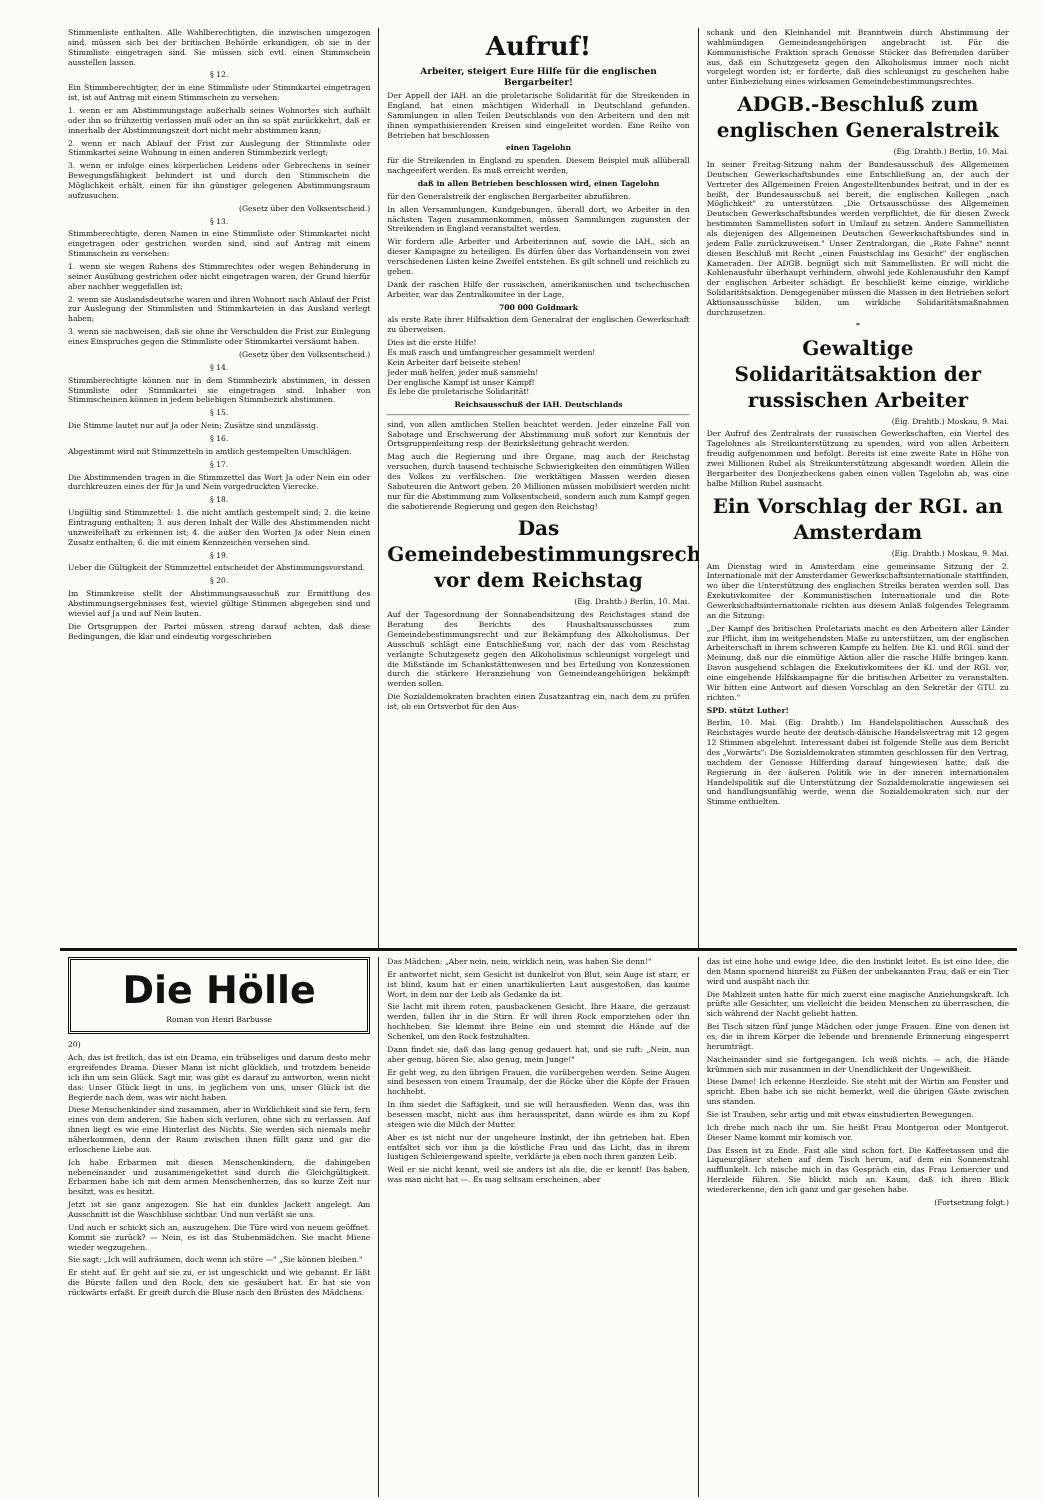Stimmenliste enthalten. Alle Wahlberechtigten, die inzwischen umgezogen sind, müssen sich bei der britischen Behörde erkundigen, ob sie in der Stimmliste eingetragen sind. Sie müssen sich evtl. einen Stimmschein ausstellen lassen.
§ 12.
Ein Stimmberechtigter, der in eine Stimmliste oder Stimmkartei eingetragen ist, ist auf Antrag mit einem Stimmschein zu versehen:
1. wenn er am Abstimmungstage außerhalb seines Wohnortes sich aufhält oder ihn so frühzeitig verlassen muß oder an ihn so spät zurückkehrt, daß er innerhalb der Abstimmungszeit dort nicht mehr abstimmen kann;
2. wenn er nach Ablauf der Frist zur Auslegung der Stimmliste oder Stimmkartei seine Wohnung in einen anderen Stimmbezirk verlegt;
3. wenn er infolge eines körperlichen Leidens oder Gebrechens in seiner Bewegungsfähigkeit behindert ist und durch den Stimmschein die Möglichkeit erhält, einen für ihn günstiger gelegenen Abstimmungsraum aufzusuchen.
(Gesetz über den Volksentscheid.)
§ 13.
Stimmberechtigte, deren Namen in eine Stimmliste oder Stimmkartei nicht eingetragen oder gestrichen worden sind, sind auf Antrag mit einem Stimmschein zu versehen:
1. wenn sie wegen Ruhens des Stimmrechtes oder wegen Behinderung in seiner Ausübung gestrichen oder nicht eingetragen waren, der Grund hierfür aber nachher weggefallen ist;
2. wenn sie Auslandsdeutsche waren und ihren Wohnort nach Ablauf der Frist zur Auslegung der Stimmlisten und Stimmkarteien in das Ausland verlegt haben;
3. wenn sie nachweisen, daß sie ohne ihr Verschulden die Frist zur Einlegung eines Einspruches gegen die Stimmliste oder Stimmkartei versäumt haben.
(Gesetz über den Volksentscheid.)
§ 14.
Stimmberechtigte können nur in dem Stimmbezirk abstimmen, in dessen Stimmliste oder Stimmkartei sie eingetragen sind. Inhaber von Stimmscheinen können in jedem beliebigen Stimmbezirk abstimmen.
§ 15.
Die Stimme lautet nur auf Ja oder Nein; Zusätze sind unzulässig.
§ 16.
Abgestimmt wird mit Stimmzetteln in amtlich gestempelten Umschlägen.
§ 17.
Die Abstimmenden tragen in die Stimmzettel das Wort Ja oder Nein ein oder durchkreuzen eines der für Ja und Nein vorgedruckten Vierecke.
§ 18.
Ungültig sind Stimmzettel: 1. die nicht amtlich gestempelt sind; 2. die keine Eintragung enthalten; 3. aus deren Inhalt der Wille des Abstimmenden nicht unzweifelhaft zu erkennen ist; 4. die außer den Worten Ja oder Nein einen Zusatz enthalten; 6. die mit einem Kennzeichen versehen sind.
§ 19.
Ueber die Gültigkeit der Stimmzettel entscheidet der Abstimmungsvorstand.
§ 20.
Im Stimmkreise stellt der Abstimmungsausschuß zur Ermittlung des Abstimmungsergebnisses fest, wieviel gültige Stimmen abgegeben sind und wieviel auf Ja und auf Nein lauten.
Die Ortsgruppen der Partei müssen streng darauf achten, daß diese Bedingungen, die klar und eindeutig vorgeschrieben
Aufruf!
Arbeiter, steigert Eure Hilfe für die englischen Bergarbeiter!
Der Appell der IAH. an die proletarische Solidarität für die Streikenden in England, hat einen mächtigen Widerhall in Deutschland gefunden. Sammlungen in allen Teilen Deutschlands von den Arbeitern und den mit ihnen sympathisierenden Kreisen sind eingeleitet worden. Eine Reihe von Betrieben hat beschlossen
einen Tagelohn
für die Streikenden in England zu spenden. Diesem Beispiel muß allüberall nachgeeifert werden. Es muß erreicht werden,
daß in allen Betrieben beschlossen wird, einen Tagelohn
für den Generalstreik der englischen Bergarbeiter abzuführen.
In allen Versammlungen, Kundgebungen, überall dort, wo Arbeiter in den nächsten Tagen zusammenkommen, müssen Sammlungen zugunsten der Streikenden in England veranstaltet werden.
Wir fordern alle Arbeiter und Arbeiterinnen auf, sowie die IAH., sich an dieser Kampagne zu beteiligen. Es dürfen über das Vorhandensein von zwei verschiedenen Listen keine Zweifel entstehen. Es gilt schnell und reichlich zu geben.
Dank der raschen Hilfe der russischen, amerikanischen und tschechischen Arbeiter, war das Zentralkomitee in der Lage,
700 000 Goldmark
als erste Rate ihrer Hilfsaktion dem Generalrat der englischen Gewerkschaft zu überweisen.
Dies ist die erste Hilfe!
Es muß rasch und umfangreicher gesammelt werden!
Kein Arbeiter darf beiseite stehen!
Jeder muß helfen, jeder muß sammeln!
Der englische Kampf ist unser Kampf!
Es lebe die proletarische Solidarität!
Reichsausschuß der IAH. Deutschlands
sind, von allen amtlichen Stellen beachtet werden. Jeder einzelne Fall von Sabotage und Erschwerung der Abstimmung muß sofort zur Kenntnis der Ortsgruppenleitung resp. der Bezirksleitung gebracht werden.
Mag auch die Regierung und ihre Organe, mag auch der Reichstag versuchen, durch tausend technische Schwierigkeiten den einmütigen Willen des Volkes zu verfälschen. Die werktätigen Massen werden diesen Saboteuren die Antwort geben. 20 Millionen müssen mobilisiert werden nicht nur für die Abstimmung zum Volksentscheid, sondern auch zum Kampf gegen die sabotierende Regierung und gegen den Reichstag!
Das Gemeindebestimmungsrecht vor dem Reichstag
(Eig. Drahtb.) Berlin, 10. Mai.
Auf der Tagesordnung der Sonnabendsitzung des Reichstages stand die Beratung des Berichts des Haushaltsausschusses zum Gemeindebestimmungsrecht und zur Bekämpfung des Alkoholismus. Der Ausschuß schlägt eine Entschließung vor, nach der das vom Reichstag verlangte Schutzgesetz gegen den Alkoholismus schleunigst vorgelegt und die Mißstände im Schankstättenwesen und bei Erteilung von Konzessionen durch die stärkere Heranziehung von Gemeindeangehörigen bekämpft werden sollen.
Die Sozialdemokraten brachten einen Zusatzantrag ein, nach dem zu prüfen ist, ob ein Ortsverbot für den Aus-
schank und den Kleinhandel mit Branntwein durch Abstimmung der wahlmündigen Gemeindeangehörigen angebracht ist. Für die Kommunistische Fraktion sprach Genosse Stöcker das Befremden darüber aus, daß ein Schutzgesetz gegen den Alkoholismus immer noch nicht vorgelegt worden ist; er forderte, daß dies schleunigst zu geschehen habe unter Einbeziehung eines wirksamen Gemeindebestimmungsrechtes.
ADGB.-Beschluß zum englischen Generalstreik
(Eig. Drahtb.) Berlin, 10. Mai.
In seiner Freitag-Sitzung nahm der Bundesausschuß des Allgemeinen Deutschen Gewerkschaftsbundes eine Entschließung an, der auch der Vertreter des Allgemeinen Freien Angestelltenbundes beitrat, und in der es heißt, der Bundesausschuß sei bereit, die englischen Kollegen „nach Möglichkeit" zu unterstützen. „Die Ortsausschüsse des Allgemeinen Deutschen Gewerkschaftsbundes werden verpflichtet, die für diesen Zweck bestimmten Sammellisten sofort in Umlauf zu setzen. Andere Sammellisten als diejenigen des Allgemeinen Deutschen Gewerkschaftsbundes sind in jedem Falle zurückzuweisen." Unser Zentralorgan, die „Rote Fahne" nennt diesen Beschluß mit Recht „einen Faustschlag ins Gesicht" der englischen Kameraden. Der ADGB. begnügt sich mit Sammellisten. Er will nicht die Kohlenausfuhr überhaupt verhindern, obwohl jede Kohlenausfuhr den Kampf der englischen Arbeiter schädigt. Er beschließt keine einzige, wirkliche Solidaritätsaktion. Demgegenüber müssen die Massen in den Betrieben sofort Aktionsausschüsse bilden, um wirkliche Solidaritätsmaßnahmen durchzusetzen.
*
Gewaltige Solidaritätsaktion der russischen Arbeiter
(Eig. Drahtb.) Moskau, 9. Mai.
Der Aufruf des Zentralrats der russischen Gewerkschaften, ein Viertel des Tagelohnes als Streikunterstützung zu spenden, wird von allen Arbeitern freudig aufgenommen und befolgt. Bereits ist eine zweite Rate in Höhe von zwei Millionen Rubel als Streikunterstützung abgesandt worden. Allein die Bergarbeiter des Donjezbeckens gaben einen vollen Tagelohn ab, was eine halbe Million Rubel ausmacht.
Ein Vorschlag der RGI. an Amsterdam
(Eig. Drahtb.) Moskau, 9. Mai.
Am Dienstag wird in Amsterdam eine gemeinsame Sitzung der 2. Internationale mit der Amsterdamer Gewerkschaftsinternationale stattfinden, wo über die Unterstützung des englischen Streiks beraten werden soll. Das Exekutivkomitee der Kommunistischen Internationale und die Rote Gewerkschaftsinternationale richten aus diesem Anlaß folgendes Telegramm an die Sitzung:
„Der Kampf des britischen Proletariats macht es den Arbeitern aller Länder zur Pflicht, ihm im weitgehendsten Maße zu unterstützen, um der englischen Arbeiterschaft in ihrem schweren Kampfe zu helfen. Die KI. und RGI. sind der Meinung, daß nur die einmütige Aktion aller die rasche Hilfe bringen kann. Davon ausgehend schlagen die Exekutivkomitees der KI. und der RGI. vor, eine eingehende Hilfskampagne für die britischen Arbeiter zu veranstalten. Wir bitten eine Antwort auf diesen Vorschlag an den Sekretär der GTU. zu richten."
SPD. stützt Luther!
Berlin, 10. Mai. (Eig. Drahtb.) Im Handelspolitischen Ausschuß des Reichstages wurde heute der deutsch-dänische Handelsvertrag mit 12 gegen 12 Stimmen abgelehnt. Interessant dabei ist folgende Stelle aus dem Bericht des „Vorwärts": Die Sozialdemokraten stimmten geschlossen für den Vertrag, nachdem der Genosse Hilferding darauf hingewiesen hatte, daß die Regierung in der äußeren Politik wie in der inneren internationalen Handelspolitik auf die Unterstützung der Sozialdemokratie angewiesen sei und handlungsunfähig werde, wenn die Sozialdemokraten sich nur der Stimme enthielten.
Die Hölle
Roman von Henri Barbusse
20)
Ach, das ist freilich, das ist ein Drama, ein trübseliges und darum desto mehr ergreifendes Drama. Dieser Mann ist nicht glücklich, und trotzdem beneide ich ihn um sein Glück. Sagt mir, was gibt es darauf zu antworten, wenn nicht das: Unser Glück liegt in uns, in jeglichem von uns, unser Glück ist die Begierde nach dem, was wir nicht haben.
Diese Menschenkinder sind zusammen, aber in Wirklichkeit sind sie fern, fern eines von dem anderen. Sie haben sich verloren, ohne sich zu verlassen. Auf ihnen liegt es wie eine Hinterlist des Nichts. Sie werden sich niemals mehr näherkommen, denn der Raum zwischen ihnen füllt ganz und gar die erloschene Liebe aus.
Ich habe Erbarmen mit diesen Menschenkindern, die dahingeben nebeneinander und zusammengekettet sind durch die Gleichgültigkeit. Erbarmen habe ich mit dem armen Menschenherzen, das so kurze Zeit nur besitzt, was es besitzt.
Jetzt ist sie ganz angezogen. Sie hat ein dunkles Jackett angelegt. Am Ausschnitt ist die Waschbluse sichtbar. Und nun verläßt sie uns.
Und auch er schickt sich an, auszugehen. Die Türe wird von neuem geöffnet. Kommt sie zurück? — Nein, es ist das Stubenmädchen. Sie macht Miene wieder wegzugehen.
Sie sagt: „Ich will aufräumen, doch wenn ich störe —" „Sie können bleiben."
Er steht auf. Er geht auf sie zu, er ist ungeschickt und wie gebannt. Er läßt die Bürste fallen und den Rock, den sie gesäubert hat. Er hat sie von rückwärts erfaßt. Er greift durch die Bluse nach den Brüsten des Mädchens.
Das Mädchen: „Aber nein, nein, wirklich nein, was haben Sie denn!"
Er antwortet nicht, sein Gesicht ist dunkelrot von Blut, sein Auge ist starr, er ist blind, kaum hat er einen unartikulierten Laut ausgestoßen, das kaume Wort, in dem nur der Leib als Gedanke da ist.
Sie lacht mit ihrem roten, pausbackenen Gesicht. Ihre Haare, die gerzaust werden, fallen ihr in die Stirn. Er will ihren Rock emporziehen oder ihn hochheben. Sie klemmt ihre Beine ein und stemmt die Hände auf die Schenkel, um den Rock festzuhalten.
Dann findet sie, daß das lang genug gedauert hat, und sie ruft: „Nein, nun aber genug, hören Sie, also genug, mein Junge!"
Er geht weg, zu den übrigen Frauen, die vorübergehen werden. Seine Augen sind besessen von einem Traumalp, der die Röcke über die Köpfe der Frauen hochhebt.
In ihm siedet die Saftigkeit, und sie will herausfieden. Wenn das, was ihn besessen macht, nicht aus ihm herausspritzt, dann würde es ihm zu Kopf steigen wie die Milch der Mutter.
Aber es ist nicht nur der ungeheure Instinkt, der ihn getrieben hat. Eben entfaltet sich vor ihm ja die köstliche Frau und das Licht, das in ihrem lustigen Schleiergewand spielte, verklärte ja eben noch ihren ganzen Leib.
Weil er sie nicht kennt, weil sie anders ist als die, die er kennt! Das haben, was man nicht hat —. Es mag seltsam erscheinen, aber
das ist eine hohe und ewige Idee, die den Instinkt leitet. Es ist eine Idee, die den Mann spornend hinreißt zu Füßen der unbekannten Frau, daß er ein Tier wird und auspäht nach ihr.
Die Mahlzeit unten hatte für mich zuerst eine magische Anziehungskraft. Ich prüfte alle Gesichter, um vielleicht die beiden Menschen zu überraschen, die sich während der Nacht geliebt hatten.
Bei Tisch sitzen fünf junge Mädchen oder junge Frauen. Eine von denen ist es, die in ihrem Körper die lebende und brennende Erinnerung eingesperrt herumträgt.
Nacheinander sind sie fortgegangen. Ich weiß nichts. — ach, die Hände krümmen sich mir zusammen in der Unendlichkeit der Ungewißheit.
Diese Dame! Ich erkenne Herzleide. Sie steht mit der Wirtin am Fenster und spricht. Eben habe ich sie nicht bemerkt, weil die übrigen Gäste zwischen uns standen.
Sie ist Trauben, sehr artig und mit etwas einstudierten Bewegungen.
Ich drehe mich nach ihr um. Sie heißt Frau Montgeron oder Montgerot. Dieser Name kommt mir komisch vor.
Das Essen ist zu Ende. Fast alle sind schon fort. Die Kaffeetassen und die Liqueurgläser stehen auf dem Tisch herum, auf dem ein Sonnenstrahl aufflunkelt. Ich mische mich in das Gespräch ein, das Frau Lemercier und Herzleide führen. Sie blickt mich an. Kaum, daß ich ihren Blick wiedererkenne, den ich ganz und gar gesehen habe.
(Fortsetzung folgt.)